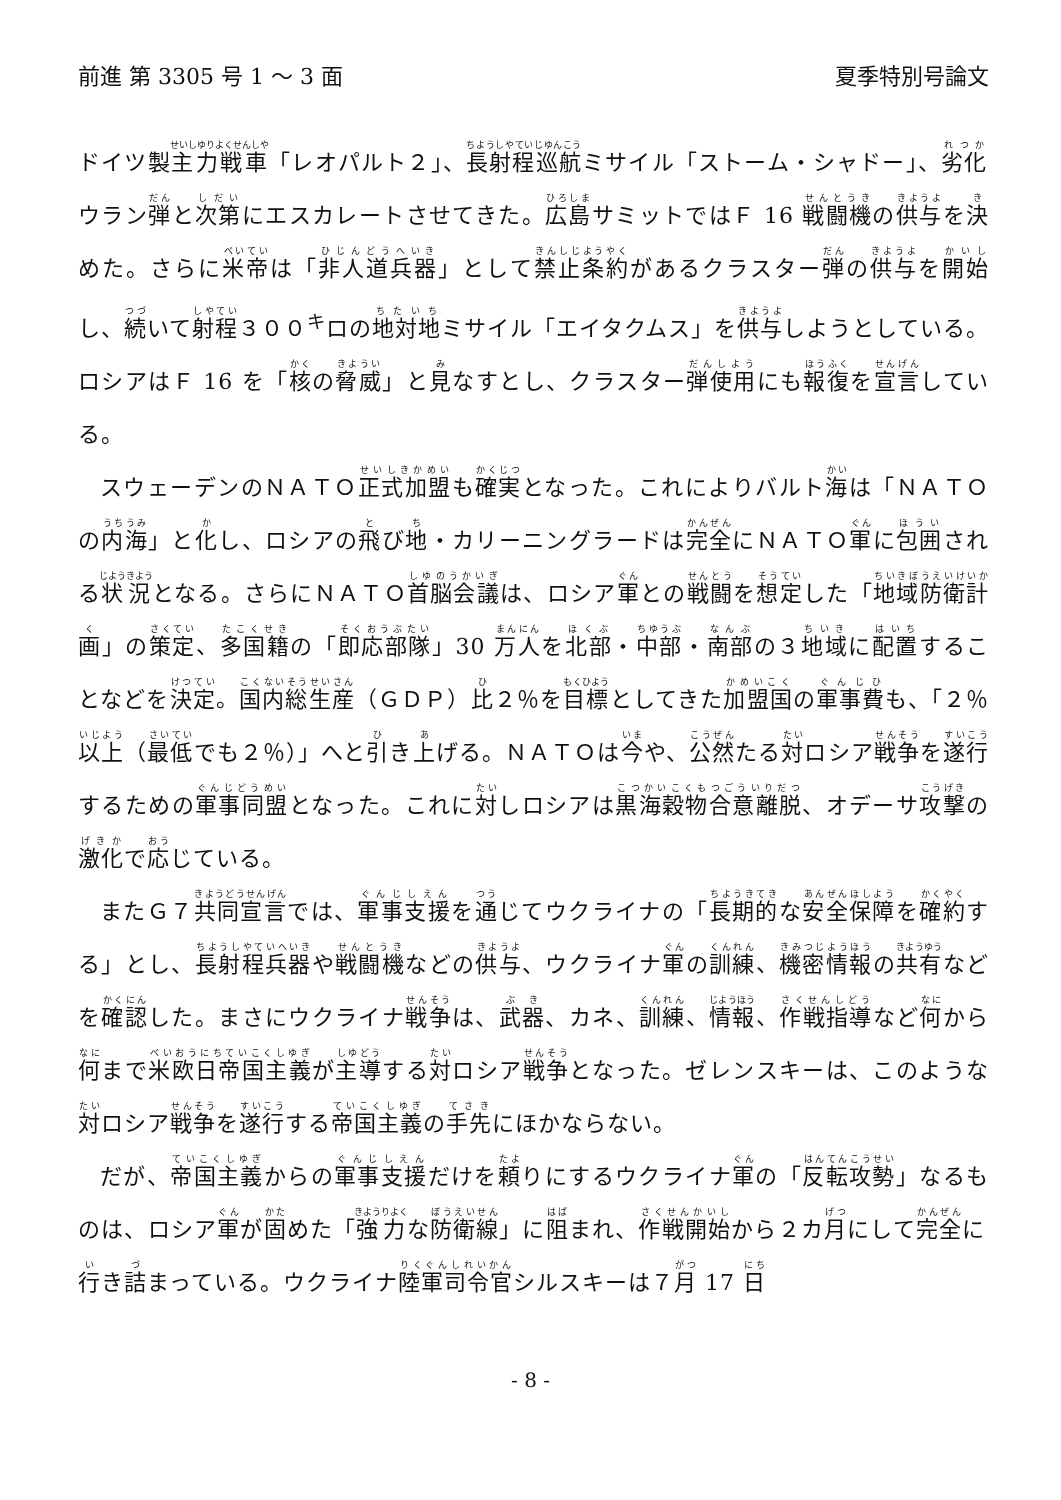前進 第 3305 号 1 ～ 3 面 夏季特別号論文
ドイツ製主力戦車「レオパルト２」、長射程巡航ミサイル「ストーム・シャドー」、劣化ウラン弾と次第にエスカレートさせてきた。広島サミットではＦ 16 戦闘機の供与を決めた。さらに米帝は「非人道兵器」として禁止条約があるクラスター弾の供与を開始し、続いて射程３００<sup>キ</sup>ロの地対地ミサイル「エイタクムス」を供与しようとしている。ロシアはＦ 16 を「核の脅威」と見なすとし、クラスター弾使用にも報復を宣言している。
スウェーデンのＮＡＴＯ正式加盟も確実となった。これによりバルト海は「ＮＡＴＯの内海」と化し、ロシアの飛び地・カリーニングラードは完全にＮＡＴＯ軍に包囲される状況となる。さらにＮＡＴＯ首脳会議は、ロシア軍との戦闘を想定した「地域防衛計画」の策定、多国籍の「即応部隊」30 万人を北部・中部・南部の３地域に配置することなどを決定。国内総生産（ＧＤＰ）比２％を目標としてきた加盟国の軍事費も、「２％以上（最低でも２％）」へと引き上げる。ＮＡＴＯは今や、公然たる対ロシア戦争を遂行するための軍事同盟となった。これに対しロシアは黒海穀物合意離脱、オデーサ攻撃の激化で応じている。
またＧ７共同宣言では、軍事支援を通じてウクライナの「長期的な安全保障を確約する」とし、長射程兵器や戦闘機などの供与、ウクライナ軍の訓練、機密情報の共有などを確認した。まさにウクライナ戦争は、武器、カネ、訓練、情報、作戦指導など何から何まで米欧日帝国主義が主導する対ロシア戦争となった。ゼレンスキーは、このような対ロシア戦争を遂行する帝国主義の手先にほかならない。
だが、帝国主義からの軍事支援だけを頼りにするウクライナ軍の「反転攻勢」なるものは、ロシア軍が固めた「強力な防衛線」に阻まれ、作戦開始から２カ月にして完全に行き詰まっている。ウクライナ陸軍司令官シルスキーは７月 17 日
- 8 -